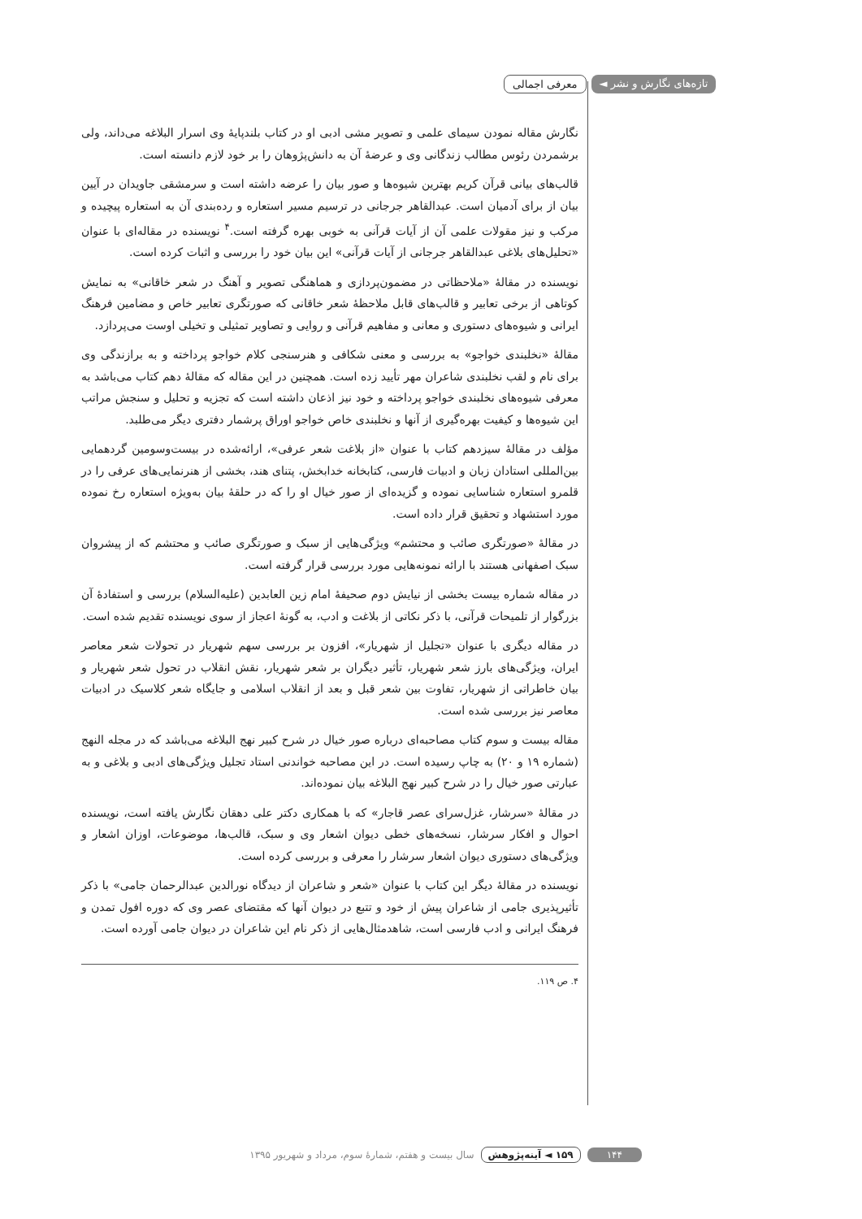تازه‌های نگارش و نشر ◄ معرفی اجمالی
نگارش مقاله نمودن سیمای علمی و تصویر مشی ادبی او در کتاب بلندپایهٔ وی اسرار البلاغه می‌داند، ولی برشمردن رئوس مطالب زندگانی وی و عرضهٔ آن به دانش‌پژوهان را بر خود لازم دانسته است.
قالب‌های بیانی قرآن کریم بهترین شیوه‌ها و صور بیان را عرضه داشته است و سرمشقی جاویدان در آیین بیان از برای آدمیان است. عبدالقاهر جرجانی در ترسیم مسیر استعاره و رده‌بندی آن به استعاره پیچیده و مرکب و نیز مقولات علمی آن از آیات قرآنی به خوبی بهره گرفته است.<sup>۴</sup> نویسنده در مقاله‌ای با عنوان «تحلیل‌های بلاغی عبدالقاهر جرجانی از آیات قرآنی» این بیان خود را بررسی و اثبات کرده است.
نویسنده در مقالهٔ «ملاحظاتی در مضمون‌پردازی و هماهنگی تصویر و آهنگ در شعر خاقانی» به نمایش کوتاهی از برخی تعابیر و قالب‌های قابل ملاحظهٔ شعر خاقانی که صورتگری تعابیر خاص و مضامین فرهنگ ایرانی و شیوه‌های دستوری و معانی و مفاهیم قرآنی و روایی و تصاویر تمثیلی و تخیلی اوست می‌پردازد.
مقالهٔ «نخلبندی خواجو» به بررسی و معنی شکافی و هنرسنجی کلام خواجو پرداخته و به برازندگی وی برای نام و لقب نخلبندی شاعران مهر تأیید زده است. همچنین در این مقاله که مقالهٔ دهم کتاب می‌باشد به معرفی شیوه‌های نخلبندی خواجو پرداخته و خود نیز اذعان داشته است که تجزیه و تحلیل و سنجش مراتب این شیوه‌ها و کیفیت بهره‌گیری از آنها و نخلبندی خاص خواجو اوراق پرشمار دفتری دیگر می‌طلبد.
مؤلف در مقالهٔ سیزدهم کتاب با عنوان «از بلاغت شعر عرفی»، ارائه‌شده در بیست‌وسومین گردهمایی بین‌المللی استادان زبان و ادبیات فارسی، کتابخانه خدابخش، پتنای هند، بخشی از هنرنمایی‌های عرفی را در قلمرو استعاره شناسایی نموده و گزیده‌ای از صور خیال او را که در حلقهٔ بیان به‌ویژه استعاره رخ نموده مورد استشهاد و تحقیق قرار داده است.
در مقالهٔ «صورتگری صائب و محتشم» ویژگی‌هایی از سبک و صورتگری صائب و محتشم که از پیشروان سبک اصفهانی هستند با ارائه نمونه‌هایی مورد بررسی قرار گرفته است.
در مقاله شماره بیست بخشی از نیایش دوم صحیفهٔ امام زین العابدین (علیه‌السلام) بررسی و استفادهٔ آن بزرگوار از تلمیحات قرآنی، با ذکر نکاتی از بلاغت و ادب، به گونهٔ اعجاز از سوی نویسنده تقدیم شده است.
در مقاله دیگری با عنوان «تجلیل از شهریار»، افزون بر بررسی سهم شهریار در تحولات شعر معاصر ایران، ویژگی‌های بارز شعر شهریار، تأثیر دیگران بر شعر شهریار، نقش انقلاب در تحول شعر شهریار و بیان خاطراتی از شهریار، تفاوت بین شعر قبل و بعد از انقلاب اسلامی و جایگاه شعر کلاسیک در ادبیات معاصر نیز بررسی شده است.
مقاله بیست و سوم کتاب مصاحبه‌ای درباره صور خیال در شرح کبیر نهج البلاغه می‌باشد که در مجله النهج (شماره ۱۹ و ۲۰) به چاپ رسیده است. در این مصاحبه خواندنی استاد تجلیل ویژگی‌های ادبی و بلاغی و به عبارتی صور خیال را در شرح کبیر نهج البلاغه بیان نموده‌اند.
در مقالهٔ «سرشار، غزل‌سرای عصر قاجار» که با همکاری دکتر علی دهقان نگارش یافته است، نویسنده احوال و افکار سرشار، نسخه‌های خطی دیوان اشعار وی و سبک، قالب‌ها، موضوعات، اوزان اشعار و ویژگی‌های دستوری دیوان اشعار سرشار را معرفی و بررسی کرده است.
نویسنده در مقالهٔ دیگر این کتاب با عنوان «شعر و شاعران از دیدگاه نورالدین عبدالرحمان جامی» با ذکر تأثیرپذیری جامی از شاعران پیش از خود و تتبع در دیوان آنها که مقتضای عصر وی که دوره افول تمدن و فرهنگ ایرانی و ادب فارسی است، شاهدمثال‌هایی از ذکر نام این شاعران در دیوان جامی آورده است.
۴. ص ۱۱۹.
۱۴۴ ۱۵۹ ◄ آینه‌پژوهش سال بیست و هفتم، شمارهٔ سوم، مرداد و شهریور ۱۳۹۵